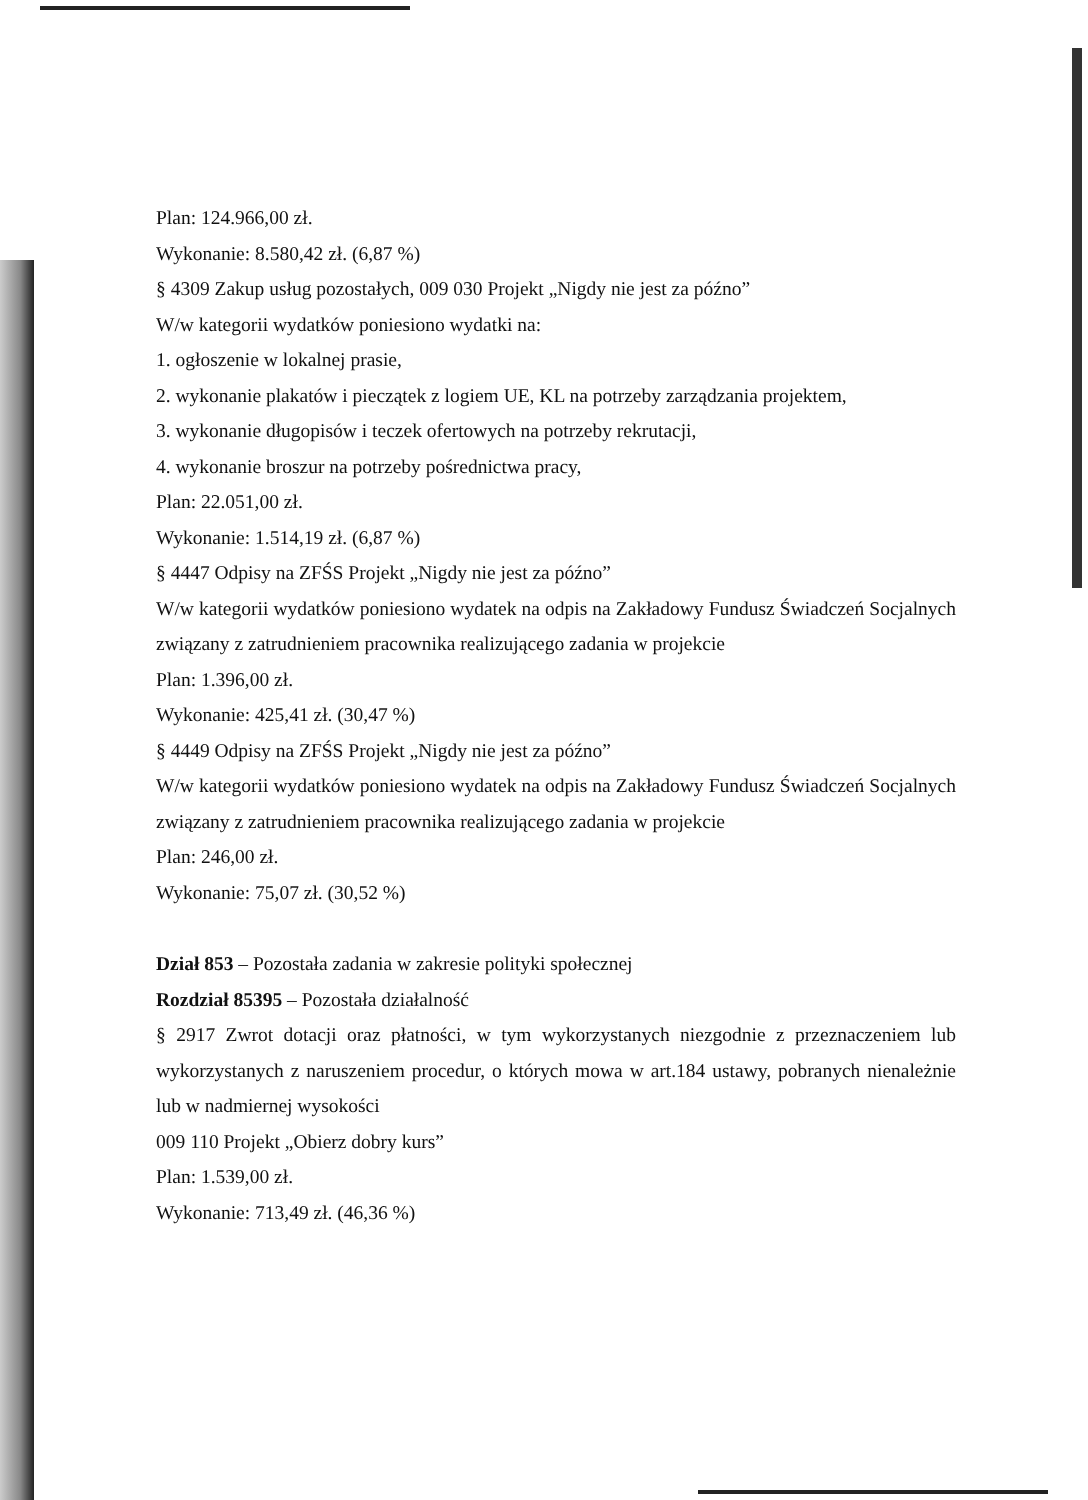Plan: 124.966,00 zł.
Wykonanie: 8.580,42 zł. (6,87 %)
§ 4309 Zakup usług pozostałych, 009 030 Projekt „Nigdy nie jest za późno”
W/w kategorii wydatków poniesiono wydatki na:
1. ogłoszenie w lokalnej prasie,
2. wykonanie plakatów i pieczątek z logiem UE, KL na potrzeby zarządzania projektem,
3. wykonanie długopisów i teczek ofertowych na potrzeby rekrutacji,
4. wykonanie broszur na potrzeby pośrednictwa pracy,
Plan: 22.051,00 zł.
Wykonanie: 1.514,19 zł. (6,87 %)
§ 4447 Odpisy na ZFŚS Projekt „Nigdy nie jest za późno”
W/w kategorii wydatków poniesiono wydatek na odpis na Zakładowy Fundusz Świadczeń Socjalnych związany z zatrudnieniem pracownika realizującego zadania w projekcie
Plan: 1.396,00 zł.
Wykonanie: 425,41 zł. (30,47 %)
§ 4449 Odpisy na ZFŚS Projekt „Nigdy nie jest za późno”
W/w kategorii wydatków poniesiono wydatek na odpis na Zakładowy Fundusz Świadczeń Socjalnych związany z zatrudnieniem pracownika realizującego zadania w projekcie
Plan: 246,00 zł.
Wykonanie: 75,07 zł. (30,52 %)
Dział 853 – Pozostała zadania w zakresie polityki społecznej
Rozdział 85395 – Pozostała działalność
§ 2917 Zwrot dotacji oraz płatności, w tym wykorzystanych niezgodnie z przeznaczeniem lub wykorzystanych z naruszeniem procedur, o których mowa w art.184 ustawy, pobranych nienależnie lub w nadmiernej wysokości
009 110 Projekt „Obierz dobry kurs”
Plan: 1.539,00 zł.
Wykonanie: 713,49 zł. (46,36 %)